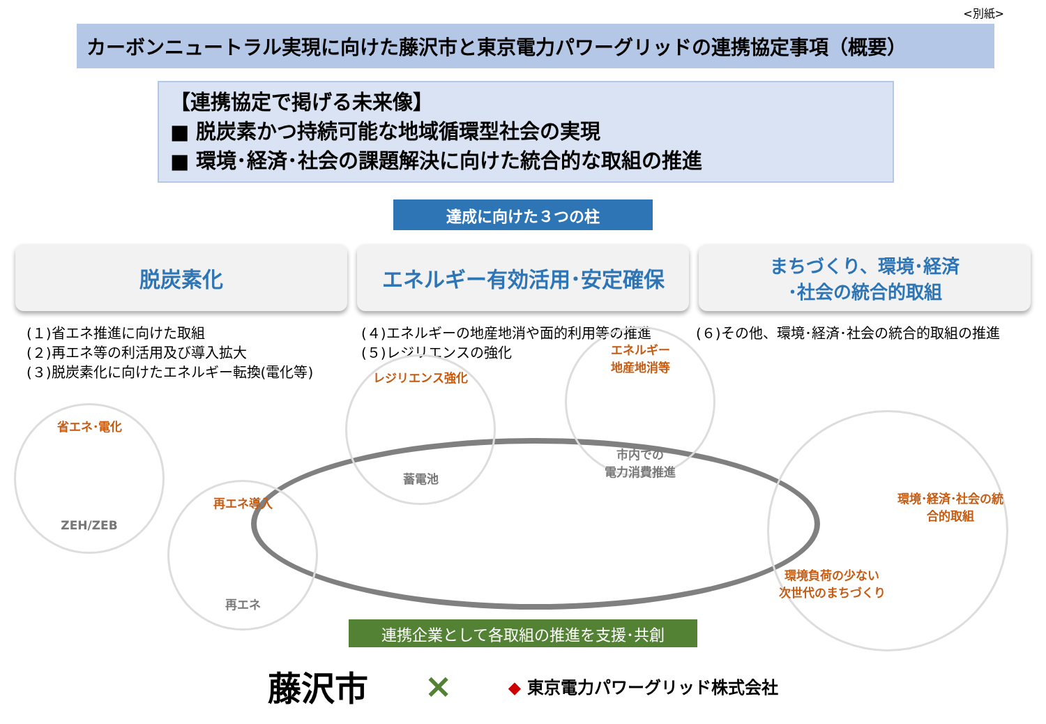<別紙>
カーボンニュートラル実現に向けた藤沢市と東京電力パワーグリッドの連携協定事項（概要）
【連携協定で掲げる未来像】
■ 脱炭素かつ持続可能な地域循環型社会の実現
■ 環境･経済･社会の課題解決に向けた統合的な取組の推進
達成に向けた３つの柱
脱炭素化 エネルギー有効活用･安定確保
まちづくり、環境･経済
･社会の統合的取組
(１)省エネ推進に向けた取組
(２)再エネ等の利活用及び導入拡大
(３)脱炭素化に向けたエネルギー転換(電化等)
(４)エネルギーの地産地消や面的利用等の推進
(５)レジリエンスの強化
(６)その他、環境･経済･社会の統合的取組の推進
省エネ･電化
ZEH/ZEB
再エネ導入
再エネ
レジリエンス強化
蓄電池
エネルギー
地産地消等
市内での
電力消費推進
環境･経済･社会の統
合的取組
環境負荷の少ない
次世代のまちづくり
連携企業として各取組の推進を支援･共創
藤沢市 × ◆ 東京電力パワーグリッド株式会社